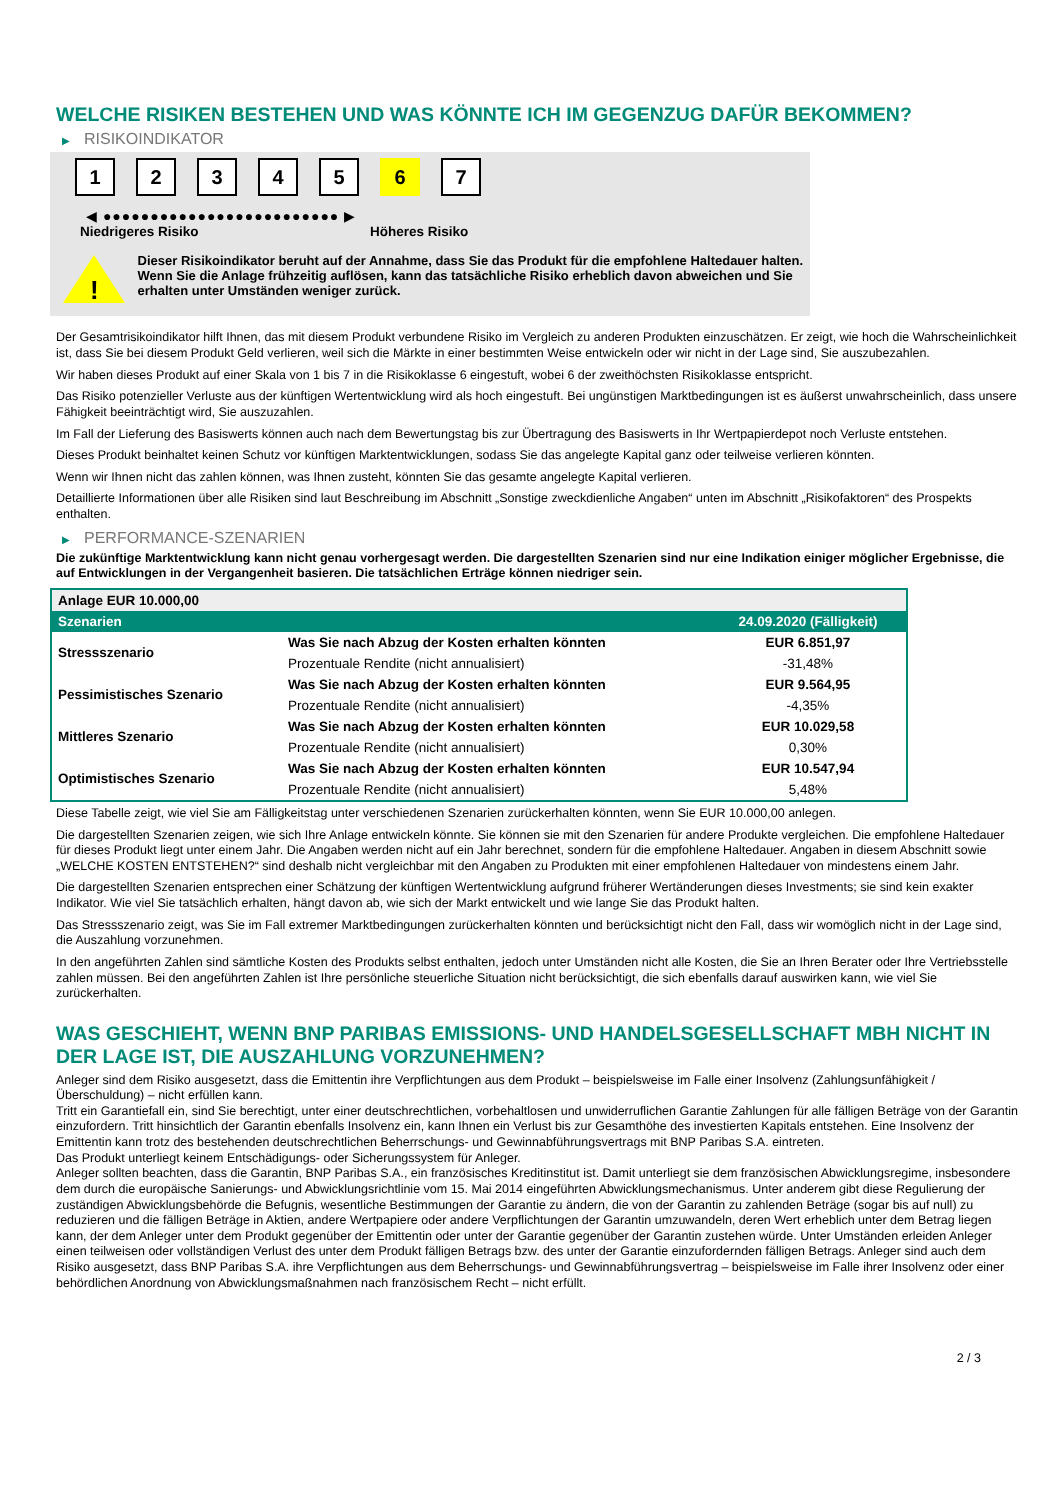WELCHE RISIKEN BESTEHEN UND WAS KÖNNTE ICH IM GEGENZUG DAFÜR BEKOMMEN?
▶ RISIKOINDIKATOR
1 2 3 4 5 6 7
◀ ●●●●●●●●●●●●●●●●●●●●●●●●● ▶
Niedrigeres Risiko Höheres Risiko
!
Dieser Risikoindikator beruht auf der Annahme, dass Sie das Produkt für die empfohlene Haltedauer halten.
Wenn Sie die Anlage frühzeitig auflösen, kann das tatsächliche Risiko erheblich davon abweichen und Sie erhalten unter Umständen weniger zurück.
Der Gesamtrisikoindikator hilft Ihnen, das mit diesem Produkt verbundene Risiko im Vergleich zu anderen Produkten einzuschätzen. Er zeigt, wie hoch die Wahrscheinlichkeit ist, dass Sie bei diesem Produkt Geld verlieren, weil sich die Märkte in einer bestimmten Weise entwickeln oder wir nicht in der Lage sind, Sie auszubezahlen.
Wir haben dieses Produkt auf einer Skala von 1 bis 7 in die Risikoklasse 6 eingestuft, wobei 6 der zweithöchsten Risikoklasse entspricht.
Das Risiko potenzieller Verluste aus der künftigen Wertentwicklung wird als hoch eingestuft. Bei ungünstigen Marktbedingungen ist es äußerst unwahrscheinlich, dass unsere Fähigkeit beeinträchtigt wird, Sie auszuzahlen.
Im Fall der Lieferung des Basiswerts können auch nach dem Bewertungstag bis zur Übertragung des Basiswerts in Ihr Wertpapierdepot noch Verluste entstehen.
Dieses Produkt beinhaltet keinen Schutz vor künftigen Marktentwicklungen, sodass Sie das angelegte Kapital ganz oder teilweise verlieren könnten.
Wenn wir Ihnen nicht das zahlen können, was Ihnen zusteht, könnten Sie das gesamte angelegte Kapital verlieren.
Detaillierte Informationen über alle Risiken sind laut Beschreibung im Abschnitt „Sonstige zweckdienliche Angaben“ unten im Abschnitt „Risikofaktoren“ des Prospekts enthalten.
▶ PERFORMANCE-SZENARIEN
Die zukünftige Marktentwicklung kann nicht genau vorhergesagt werden. Die dargestellten Szenarien sind nur eine Indikation einiger möglicher Ergebnisse, die auf Entwicklungen in der Vergangenheit basieren. Die tatsächlichen Erträge können niedriger sein.
| Anlage EUR 10.000,00 | | |
| --- | --- | --- |
| Szenarien | | 24.09.2020 (Fälligkeit) |
| Stressszenario | Was Sie nach Abzug der Kosten erhalten könnten | EUR 6.851,97 |
| | Prozentuale Rendite (nicht annualisiert) | -31,48% |
| Pessimistisches Szenario | Was Sie nach Abzug der Kosten erhalten könnten | EUR 9.564,95 |
| | Prozentuale Rendite (nicht annualisiert) | -4,35% |
| Mittleres Szenario | Was Sie nach Abzug der Kosten erhalten könnten | EUR 10.029,58 |
| | Prozentuale Rendite (nicht annualisiert) | 0,30% |
| Optimistisches Szenario | Was Sie nach Abzug der Kosten erhalten könnten | EUR 10.547,94 |
| | Prozentuale Rendite (nicht annualisiert) | 5,48% |
Diese Tabelle zeigt, wie viel Sie am Fälligkeitstag unter verschiedenen Szenarien zurückerhalten könnten, wenn Sie EUR 10.000,00 anlegen.
Die dargestellten Szenarien zeigen, wie sich Ihre Anlage entwickeln könnte. Sie können sie mit den Szenarien für andere Produkte vergleichen. Die empfohlene Haltedauer für dieses Produkt liegt unter einem Jahr. Die Angaben werden nicht auf ein Jahr berechnet, sondern für die empfohlene Haltedauer. Angaben in diesem Abschnitt sowie „WELCHE KOSTEN ENTSTEHEN?“ sind deshalb nicht vergleichbar mit den Angaben zu Produkten mit einer empfohlenen Haltedauer von mindestens einem Jahr.
Die dargestellten Szenarien entsprechen einer Schätzung der künftigen Wertentwicklung aufgrund früherer Wertänderungen dieses Investments; sie sind kein exakter Indikator. Wie viel Sie tatsächlich erhalten, hängt davon ab, wie sich der Markt entwickelt und wie lange Sie das Produkt halten.
Das Stressszenario zeigt, was Sie im Fall extremer Marktbedingungen zurückerhalten könnten und berücksichtigt nicht den Fall, dass wir womöglich nicht in der Lage sind, die Auszahlung vorzunehmen.
In den angeführten Zahlen sind sämtliche Kosten des Produkts selbst enthalten, jedoch unter Umständen nicht alle Kosten, die Sie an Ihren Berater oder Ihre Vertriebsstelle zahlen müssen. Bei den angeführten Zahlen ist Ihre persönliche steuerliche Situation nicht berücksichtigt, die sich ebenfalls darauf auswirken kann, wie viel Sie zurückerhalten.
WAS GESCHIEHT, WENN BNP PARIBAS EMISSIONS- UND HANDELSGESELLSCHAFT MBH NICHT IN DER LAGE IST, DIE AUSZAHLUNG VORZUNEHMEN?
Anleger sind dem Risiko ausgesetzt, dass die Emittentin ihre Verpflichtungen aus dem Produkt – beispielsweise im Falle einer Insolvenz (Zahlungsunfähigkeit / Überschuldung) – nicht erfüllen kann.
Tritt ein Garantiefall ein, sind Sie berechtigt, unter einer deutschrechtlichen, vorbehaltlosen und unwiderruflichen Garantie Zahlungen für alle fälligen Beträge von der Garantin einzufordern. Tritt hinsichtlich der Garantin ebenfalls Insolvenz ein, kann Ihnen ein Verlust bis zur Gesamthöhe des investierten Kapitals entstehen. Eine Insolvenz der Emittentin kann trotz des bestehenden deutschrechtlichen Beherrschungs- und Gewinnabführungsvertrags mit BNP Paribas S.A. eintreten.
Das Produkt unterliegt keinem Entschädigungs- oder Sicherungssystem für Anleger.
Anleger sollten beachten, dass die Garantin, BNP Paribas S.A., ein französisches Kreditinstitut ist. Damit unterliegt sie dem französischen Abwicklungsregime, insbesondere dem durch die europäische Sanierungs- und Abwicklungsrichtlinie vom 15. Mai 2014 eingeführten Abwicklungsmechanismus. Unter anderem gibt diese Regulierung der zuständigen Abwicklungsbehörde die Befugnis, wesentliche Bestimmungen der Garantie zu ändern, die von der Garantin zu zahlenden Beträge (sogar bis auf null) zu reduzieren und die fälligen Beträge in Aktien, andere Wertpapiere oder andere Verpflichtungen der Garantin umzuwandeln, deren Wert erheblich unter dem Betrag liegen kann, der dem Anleger unter dem Produkt gegenüber der Emittentin oder unter der Garantie gegenüber der Garantin zustehen würde. Unter Umständen erleiden Anleger einen teilweisen oder vollständigen Verlust des unter dem Produkt fälligen Betrags bzw. des unter der Garantie einzufordernden fälligen Betrags. Anleger sind auch dem Risiko ausgesetzt, dass BNP Paribas S.A. ihre Verpflichtungen aus dem Beherrschungs- und Gewinnabführungsvertrag – beispielsweise im Falle ihrer Insolvenz oder einer behördlichen Anordnung von Abwicklungsmaßnahmen nach französischem Recht – nicht erfüllt.
2 / 3